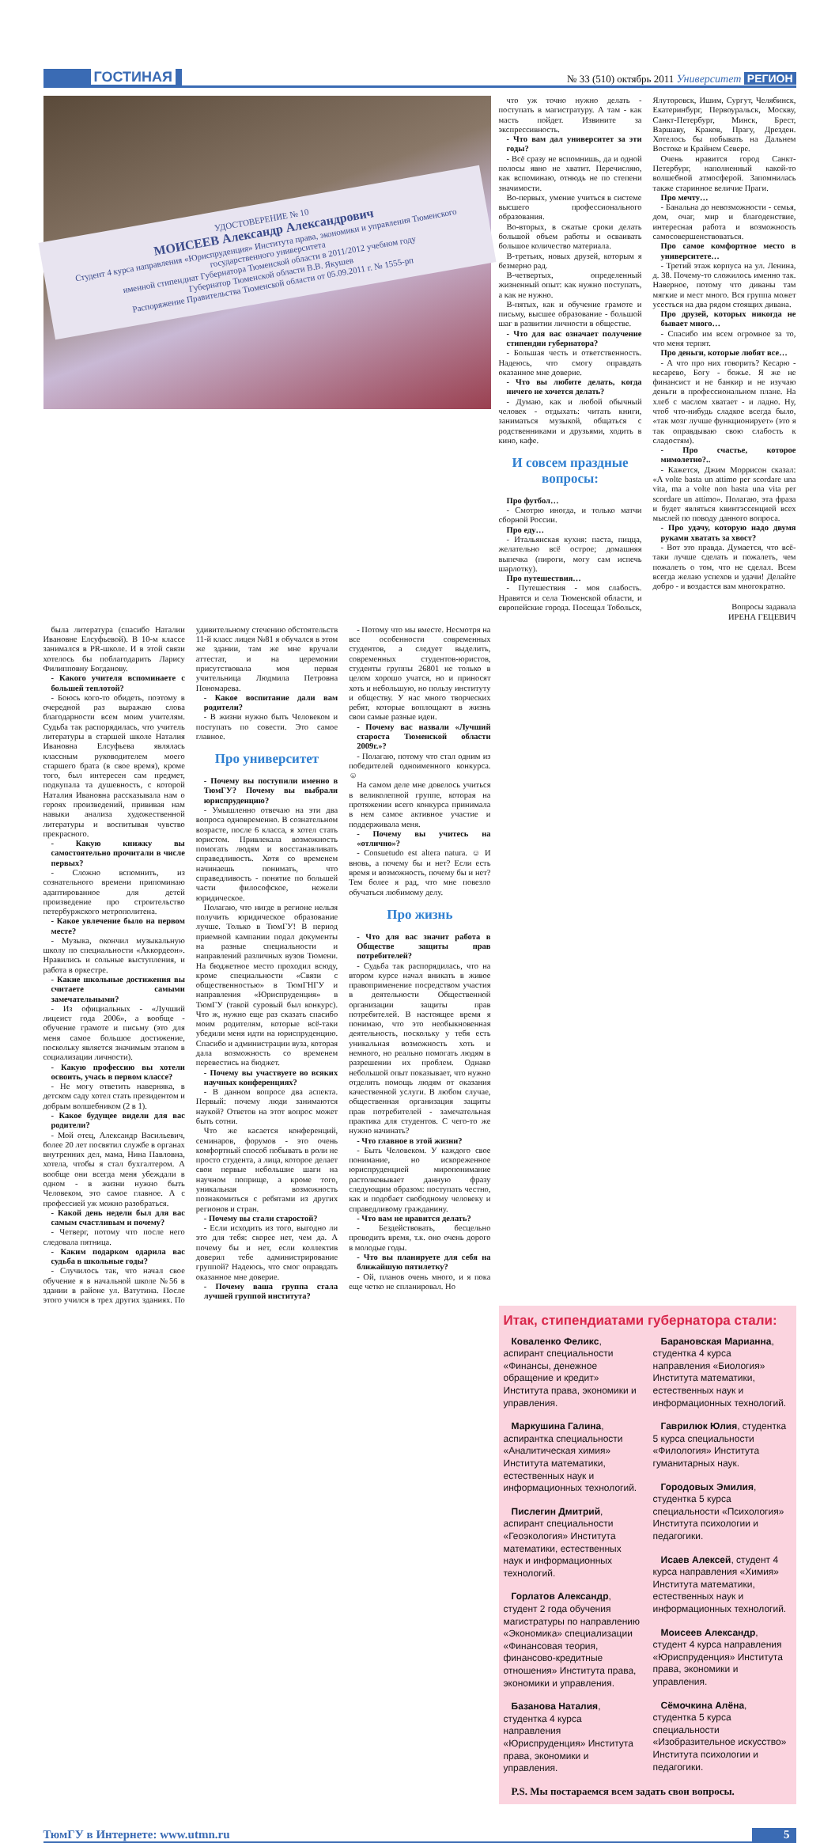ГОСТИНАЯ
№ 33 (510) октябрь 2011 Университет РЕГИОН
УДОСТОВЕРЕНИЕ № 10
МОИСЕЕВ Александр Александрович
Студент 4 курса направления «Юриспруденция» Института права, экономики и управления Тюменского государственного университета
именной стипендиат Губернатора Тюменской области в 2011/2012 учебном году
Губернатор Тюменской области В.В. Якушев
Распоряжение Правительства Тюменской области от 05.09.2011 г. № 1555-рп
что уж точно нужно делать - поступать в магистратуру. А там - как масть пойдет. Извините за экспрессивность.
- Что вам дал университет за эти годы?
- Всё сразу не вспомнишь, да и одной полосы явно не хватит. Перечисляю, как вспоминаю, отнюдь не по степени значимости.
Во-первых, умение учиться в системе высшего профессионального образования.
Во-вторых, в сжатые сроки делать большой объем работы и осваивать большое количество материала.
В-третьих, новых друзей, которым я безмерно рад.
В-четвертых, определенный жизненный опыт: как нужно поступать, а как не нужно.
В-пятых, как и обучение грамоте и письму, высшее образование - большой шаг в развитии личности в обществе.
- Что для вас означает получение стипендии губернатора?
- Большая честь и ответственность. Надеюсь, что смогу оправдать оказанное мне доверие.
- Что вы любите делать, когда ничего не хочется делать?
- Думаю, как и любой обычный человек - отдыхать: читать книги, заниматься музыкой, общаться с родственниками и друзьями, ходить в кино, кафе.
И совсем праздные вопросы:
Про футбол…
- Смотрю иногда, и только матчи сборной России.
Про еду…
- Итальянская кухня: паста, пицца, желательно всё острое; домашняя выпечка (пироги, могу сам испечь шарлотку).
Про путешествия…
- Путешествия - моя слабость. Нравятся и села Тюменской области, и европейские города. Посещал Тобольск, Ялуторовск, Ишим, Сургут, Челябинск, Екатеринбург, Первоуральск, Москву, Санкт-Петербург, Минск, Брест, Варшаву, Краков, Прагу, Дрезден. Хотелось бы побывать на Дальнем Востоке и Крайнем Севере.
Очень нравится город Санкт-Петербург, наполненный какой-то волшебной атмосферой. Запомнилась также старинное величие Праги.
Про мечту…
- Банальна до невозможности - семья, дом, очаг, мир и благоденствие, интересная работа и возможность самосовершенствоваться.
Про самое комфортное место в университете…
- Третий этаж корпуса на ул. Ленина, д. 38. Почему-то сложилось именно так. Наверное, потому что диваны там мягкие и мест много. Вся группа может усесться на два рядом стоящих дивана.
Про друзей, которых никогда не бывает много…
- Спасибо им всем огромное за то, что меня терпят.
Про деньги, которые любят все…
- А что про них говорить? Кесарю - кесарево, Богу - божье. Я же не финансист и не банкир и не изучаю деньги в профессиональном плане. На хлеб с маслом хватает - и ладно. Ну, чтоб что-нибудь сладкое всегда было, «так мозг лучше функционирует» (это я так оправдываю свою слабость к сладостям).
- Про счастье, которое мимолетно?..
- Кажется, Джим Моррисон сказал: «A volte basta un attimo per scordare una vita, ma a volte non basta una vita per scordare un attimo». Полагаю, эта фраза и будет являться квинтэссенцией всех мыслей по поводу данного вопроса.
- Про удачу, которую надо двумя руками хватать за хвост?
- Вот это правда. Думается, что всё-таки лучше сделать и пожалеть, чем пожалеть о том, что не сделал. Всем всегда желаю успехов и удачи! Делайте добро - и воздастся вам многократно.
Вопросы задавала
ИРЕНА ГЕЦЕВИЧ
была литература (спасибо Наталии Ивановне Елсуфьевой). В 10-м классе занимался в PR-школе. И в этой связи хотелось бы поблагодарить Ларису Филипповну Богданову.
- Какого учителя вспоминаете с большей теплотой?
- Боюсь кого-то обидеть, поэтому в очередной раз выражаю слова благодарности всем моим учителям. Судьба так распорядилась, что учитель литературы в старшей школе Наталия Ивановна Елсуфьева являлась классным руководителем моего старшего брата (в свое время), кроме того, был интересен сам предмет, подкупала та душевность, с которой Наталия Ивановна рассказывала нам о героях произведений, прививая нам навыки анализа художественной литературы и воспитывая чувство прекрасного.
- Какую книжку вы самостоятельно прочитали в числе первых?
- Сложно вспомнить, из сознательного времени припоминаю адаптированное для детей произведение про строительство петербуржского метрополитена.
- Какое увлечение было на первом месте?
- Музыка, окончил музыкальную школу по специальности «Аккордеон». Нравились и сольные выступления, и работа в оркестре.
- Какие школьные достижения вы считаете самыми замечательными?
- Из официальных - «Лучший лицеист года 2006», а вообще - обучение грамоте и письму (это для меня самое большое достижение, поскольку является значимым этапом в социализации личности).
- Какую профессию вы хотели освоить, учась в первом классе?
- Не могу ответить наверняка, в детском саду хотел стать президентом и добрым волшебником (2 в 1).
- Какое будущее видели для вас родители?
- Мой отец, Александр Васильевич, более 20 лет посвятил службе в органах внутренних дел, мама, Нина Павловна, хотела, чтобы я стал бухгалтером. А вообще они всегда меня убеждали в одном - в жизни нужно быть Человеком, это самое главное. А с профессией уж можно разобраться.
- Какой день недели был для вас самым счастливым и почему?
- Четверг, потому что после него следовала пятница.
- Каким подарком одарила вас судьба в школьные годы?
- Случилось так, что начал свое обучение я в начальной школе №56 в здании в районе ул. Ватутина. После этого учился в трех других зданиях. По удивительному стечению обстоятельств 11-й класс лицея №81 я обучался в этом же здании, там же мне вручали аттестат, и на церемонии присутствовала моя первая учительница Людмила Петровна Пономарева.
- Какое воспитание дали вам родители?
- В жизни нужно быть Человеком и поступать по совести. Это самое главное.
Про университет
- Почему вы поступили именно в ТюмГУ? Почему вы выбрали юриспруденцию?
- Умышленно отвечаю на эти два вопроса одновременно. В сознательном возрасте, после 6 класса, я хотел стать юристом. Привлекала возможность помогать людям и восстанавливать справедливость. Хотя со временем начинаешь понимать, что справедливость - понятие по большей части философское, нежели юридическое.
Полагаю, что нигде в регионе нельзя получить юридическое образование лучше. Только в ТюмГУ! В период приемной кампании подал документы на разные специальности и направлений различных вузов Тюмени. На бюджетное место проходил всюду, кроме специальности «Связи с общественностью» в ТюмГНГУ и направления «Юриспруденция» в ТюмГУ (такой суровый был конкурс). Что ж, нужно еще раз сказать спасибо моим родителям, которые всё-таки убедили меня идти на юриспруденцию. Спасибо и администрации вуза, которая дала возможность со временем перевестись на бюджет.
- Почему вы участвуете во всяких научных конференциях?
- В данном вопросе два аспекта. Первый: почему люди занимаются наукой? Ответов на этот вопрос может быть сотни.
Что же касается конференций, семинаров, форумов - это очень комфортный способ побывать в роли не просто студента, а лица, которое делает свои первые небольшие шаги на научном поприще, а кроме того, уникальная возможность познакомиться с ребятами из других регионов и стран.
- Почему вы стали старостой?
- Если исходить из того, выгодно ли это для тебя: скорее нет, чем да. А почему бы и нет, если коллектив доверил тебе администрирование группой? Надеюсь, что смог оправдать оказанное мне доверие.
- Почему ваша группа стала лучшей группой института?
- Потому что мы вместе. Несмотря на все особенности современных студентов, а следует выделить, современных студентов-юристов, студенты группы 26801 не только в целом хорошо учатся, но и приносят хоть и небольшую, но пользу институту и обществу. У нас много творческих ребят, которые воплощают в жизнь свои самые разные идеи.
- Почему вас назвали «Лучший староста Тюменской области 2009г.»?
- Полагаю, потому что стал одним из победителей одноименного конкурса. ☺
На самом деле мне довелось учиться в великолепной группе, которая на протяжении всего конкурса принимала в нем самое активное участие и поддерживала меня.
- Почему вы учитесь на «отлично»?
- Consuetudo est altera natura. ☺ И вновь, а почему бы и нет? Если есть время и возможность, почему бы и нет? Тем более я рад, что мне повезло обучаться любимому делу.
Про жизнь
- Что для вас значит работа в Обществе защиты прав потребителей?
- Судьба так распорядилась, что на втором курсе начал вникать в живое правоприменение посредством участия в деятельности Общественной организации защиты прав потребителей. В настоящее время я понимаю, что это необыкновенная деятельность, поскольку у тебя есть уникальная возможность хоть и немного, но реально помогать людям в разрешении их проблем. Однако небольшой опыт показывает, что нужно отделять помощь людям от оказания качественной услуги. В любом случае, общественная организация защиты прав потребителей - замечательная практика для студентов. С чего-то же нужно начинать?
- Что главное в этой жизни?
- Быть Человеком. У каждого свое понимание, но искореженное юриспруденцией миропонимание растолковывает данную фразу следующим образом: поступать честно, как и подобает свободному человеку и справедливому гражданину.
- Что вам не нравится делать?
- Бездействовать, бесцельно проводить время, т.к. оно очень дорого в молодые годы.
- Что вы планируете для себя на ближайшую пятилетку?
- Ой, планов очень много, и я пока еще четко не спланировал. Но
Итак, стипендиатами губернатора стали:
Коваленко Феликс, аспирант специальности «Финансы, денежное обращение и кредит» Института права, экономики и управления.
Маркушина Галина, аспирантка специальности «Аналитическая химия» Института математики, естественных наук и информационных технологий.
Пислегин Дмитрий, аспирант специальности «Геоэкология» Института математики, естественных наук и информационных технологий.
Горлатов Александр, студент 2 года обучения магистратуры по направлению «Экономика» специализации «Финансовая теория, финансово-кредитные отношения» Института права, экономики и управления.
Базанова Наталия, студентка 4 курса направления «Юриспруденция» Института права, экономики и управления.
Барановская Марианна, студентка 4 курса направления «Биология» Института математики, естественных наук и информационных технологий.
Гаврилюк Юлия, студентка 5 курса специальности «Филология» Института гуманитарных наук.
Городовых Эмилия, студентка 5 курса специальности «Психология» Института психологии и педагогики.
Исаев Алексей, студент 4 курса направления «Химия» Института математики, естественных наук и информационных технологий.
Моисеев Александр, студент 4 курса направления «Юриспруденция» Института права, экономики и управления.
Сёмочкина Алёна, студентка 5 курса специальности «Изобразительное искусство» Института психологии и педагогики.
P.S. Мы постараемся всем задать свои вопросы.
ТюмГУ в Интернете: www.utmn.ru 5